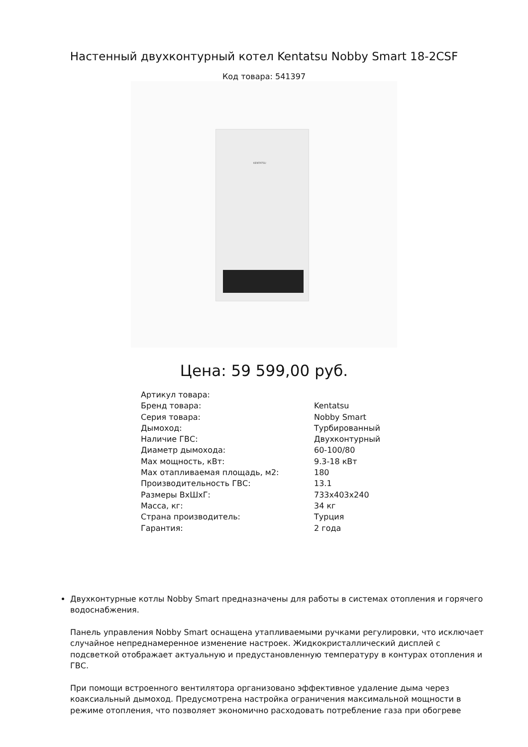Настенный двухконтурный котел Kentatsu Nobby Smart 18-2CSF
Код товара: 541397
KENTATSU
Цена: 59 599,00 руб.
| Артикул товара: | |
| Бренд товара: | Kentatsu |
| Серия товара: | Nobby Smart |
| Дымоход: | Турбированный |
| Наличие ГВС: | Двухконтурный |
| Диаметр дымохода: | 60-100/80 |
| Max мощность, кВт: | 9.3-18 кВт |
| Max отапливаемая площадь, м2: | 180 |
| Производительность ГВС: | 13.1 |
| Размеры ВхШхГ: | 733x403x240 |
| Масса, кг: | 34 кг |
| Страна производитель: | Турция |
| Гарантия: | 2 года |
Двухконтурные котлы Nobby Smart предназначены для работы в системах отопления и горячего водоснабжения.
Панель управления Nobby Smart оснащена утапливаемыми ручками регулировки, что исключает случайное непреднамеренное изменение настроек. Жидкокристаллический дисплей с подсветкой отображает актуальную и предустановленную температуру в контурах отопления и ГВС.
При помощи встроенного вентилятора организовано эффективное удаление дыма через коаксиальный дымоход. Предусмотрена настройка ограничения максимальной мощности в режиме отопления, что позволяет экономично расходовать потребление газа при обогреве